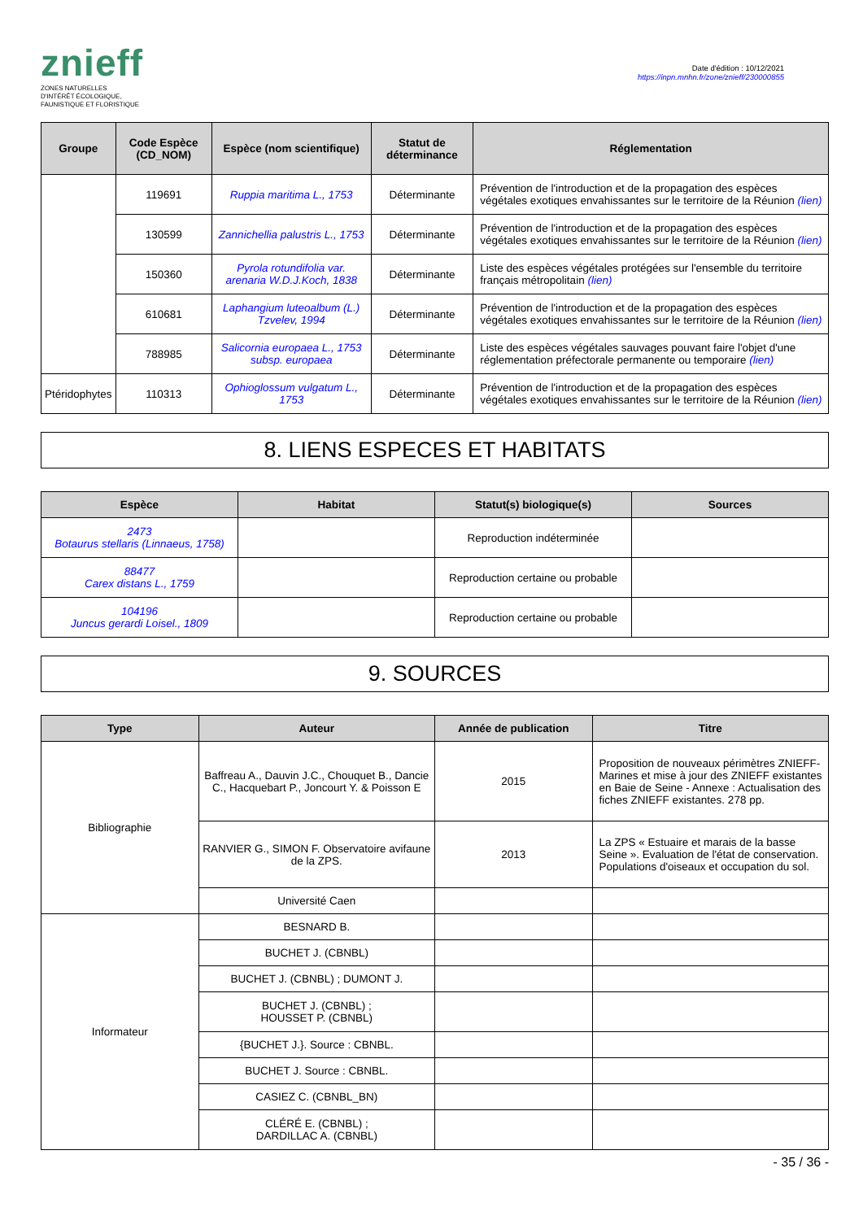znieff
ZONES NATURELLES
D'INTÉRÊT ÉCOLOGIQUE,
FAUNISTIQUE ET FLORISTIQUE
Date d'édition : 10/12/2021
https://inpn.mnhn.fr/zone/znieff/230000855
| Groupe | Code Espèce (CD_NOM) | Espèce (nom scientifique) | Statut de déterminance | Réglementation |
| --- | --- | --- | --- | --- |
| | 119691 | Ruppia maritima L., 1753 | Déterminante | Prévention de l'introduction et de la propagation des espèces végétales exotiques envahissantes sur le territoire de la Réunion (lien) |
| | 130599 | Zannichellia palustris L., 1753 | Déterminante | Prévention de l'introduction et de la propagation des espèces végétales exotiques envahissantes sur le territoire de la Réunion (lien) |
| | 150360 | Pyrola rotundifolia var. arenaria W.D.J.Koch, 1838 | Déterminante | Liste des espèces végétales protégées sur l'ensemble du territoire français métropolitain (lien) |
| | 610681 | Laphangium luteoalbum (L.) Tzvelev, 1994 | Déterminante | Prévention de l'introduction et de la propagation des espèces végétales exotiques envahissantes sur le territoire de la Réunion (lien) |
| | 788985 | Salicornia europaea L., 1753 subsp. europaea | Déterminante | Liste des espèces végétales sauvages pouvant faire l'objet d'une réglementation préfectorale permanente ou temporaire (lien) |
| Ptéridophytes | 110313 | Ophioglossum vulgatum L., 1753 | Déterminante | Prévention de l'introduction et de la propagation des espèces végétales exotiques envahissantes sur le territoire de la Réunion (lien) |
8. LIENS ESPECES ET HABITATS
| Espèce | Habitat | Statut(s) biologique(s) | Sources |
| --- | --- | --- | --- |
| 2473 Botaurus stellaris (Linnaeus, 1758) | | Reproduction indéterminée | |
| 88477 Carex distans L., 1759 | | Reproduction certaine ou probable | |
| 104196 Juncus gerardi Loisel., 1809 | | Reproduction certaine ou probable | |
9. SOURCES
| Type | Auteur | Année de publication | Titre |
| --- | --- | --- | --- |
| Bibliographie | Baffreau A., Dauvin J.C., Chouquet B., Dancie C., Hacquebart P., Joncourt Y. & Poisson E | 2015 | Proposition de nouveaux périmètres ZNIEFF-Marines et mise à jour des ZNIEFF existantes en Baie de Seine - Annexe : Actualisation des fiches ZNIEFF existantes. 278 pp. |
| | RANVIER G., SIMON F. Observatoire avifaune de la ZPS. | 2013 | La ZPS « Estuaire et marais de la basse Seine ». Evaluation de l'état de conservation. Populations d'oiseaux et occupation du sol. |
| | Université Caen | | |
| Informateur | BESNARD B. | | |
| | BUCHET J. (CBNBL) | | |
| | BUCHET J. (CBNBL) ; DUMONT J. | | |
| | BUCHET J. (CBNBL) ; HOUSSET P. (CBNBL) | | |
| | {BUCHET J.}. Source : CBNBL. | | |
| | BUCHET J. Source : CBNBL. | | |
| | CASIEZ C. (CBNBL_BN) | | |
| | CLÉRÉ E. (CBNBL) ; DARDILLAC A. (CBNBL) | | |
- 35 / 36 -